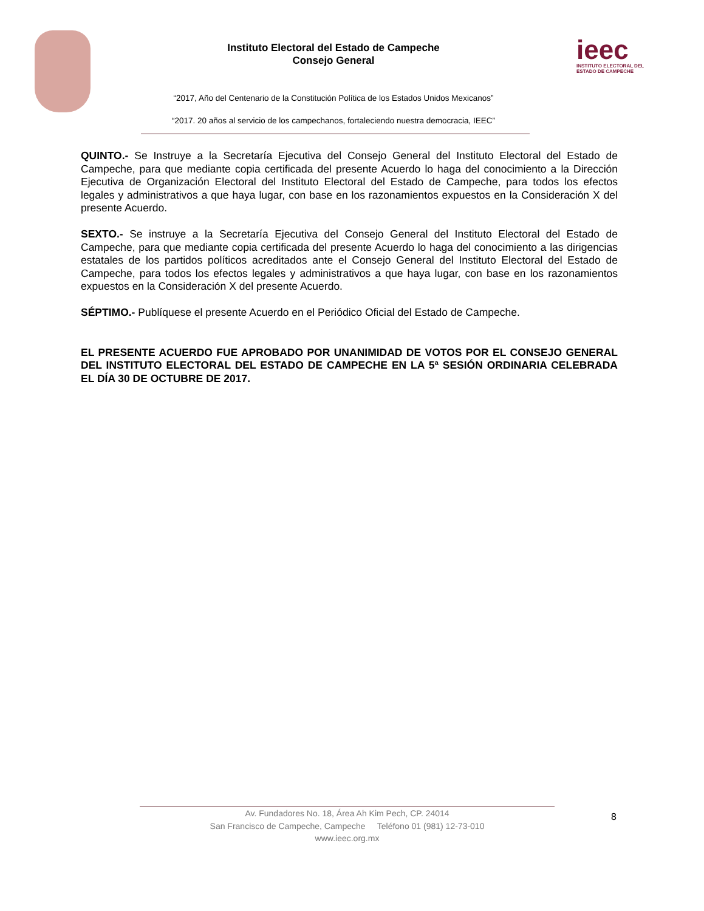Instituto Electoral del Estado de Campeche
Consejo General
“2017, Año del Centenario de la Constitución Política de los Estados Unidos Mexicanos”
“2017. 20 años al servicio de los campechanos, fortaleciendo nuestra democracia, IEEC”
ieec
INSTITUTO ELECTORAL DEL
ESTADO DE CAMPECHE
QUINTO.- Se Instruye a la Secretaría Ejecutiva del Consejo General del Instituto Electoral del Estado de Campeche, para que mediante copia certificada del presente Acuerdo lo haga del conocimiento a la Dirección Ejecutiva de Organización Electoral del Instituto Electoral del Estado de Campeche, para todos los efectos legales y administrativos a que haya lugar, con base en los razonamientos expuestos en la Consideración X del presente Acuerdo.
SEXTO.- Se instruye a la Secretaría Ejecutiva del Consejo General del Instituto Electoral del Estado de Campeche, para que mediante copia certificada del presente Acuerdo lo haga del conocimiento a las dirigencias estatales de los partidos políticos acreditados ante el Consejo General del Instituto Electoral del Estado de Campeche, para todos los efectos legales y administrativos a que haya lugar, con base en los razonamientos expuestos en la Consideración X del presente Acuerdo.
SÉPTIMO.- Publíquese el presente Acuerdo en el Periódico Oficial del Estado de Campeche.
EL PRESENTE ACUERDO FUE APROBADO POR UNANIMIDAD DE VOTOS POR EL CONSEJO GENERAL DEL INSTITUTO ELECTORAL DEL ESTADO DE CAMPECHE EN LA 5ª SESIÓN ORDINARIA CELEBRADA EL DÍA 30 DE OCTUBRE DE 2017.
Av. Fundadores No. 18, Área Ah Kim Pech, CP. 24014
San Francisco de Campeche, Campeche Teléfono 01 (981) 12-73-010
www.ieec.org.mx
8